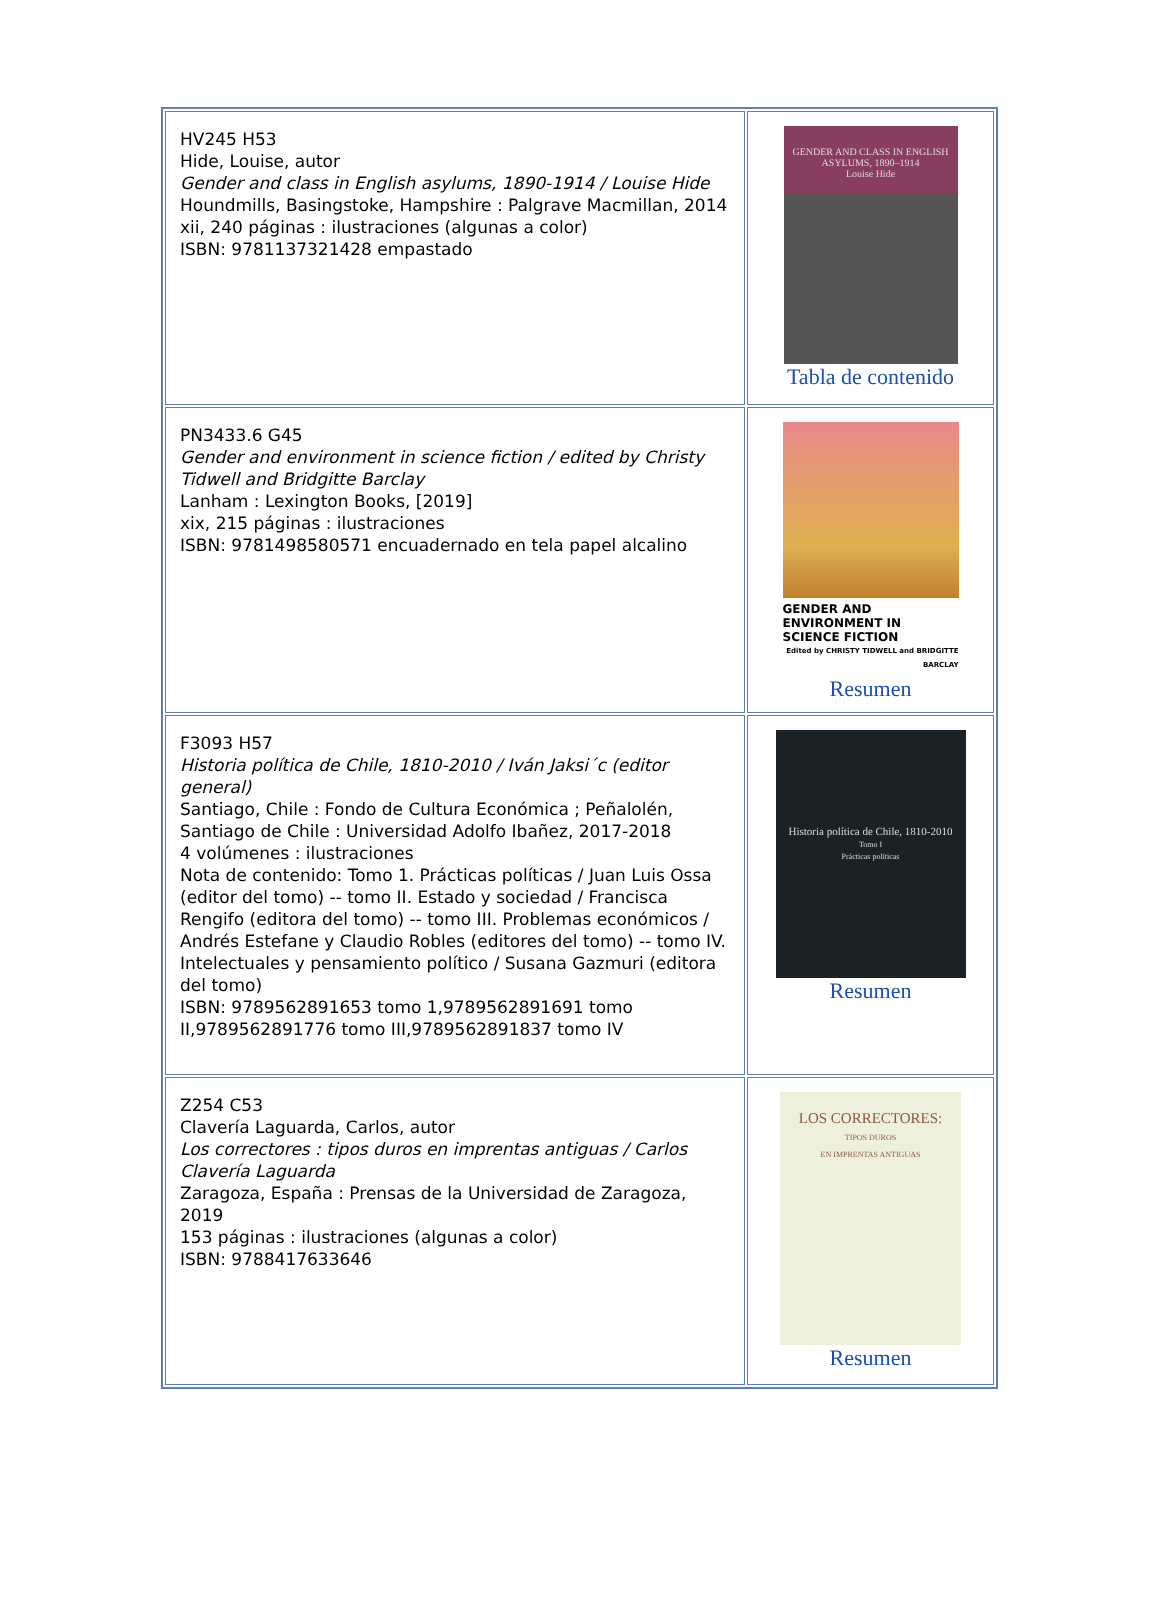| HV245 H53 Hide, Louise, autor Gender and class in English asylums, 1890-1914 / Louise Hide Houndmills, Basingstoke, Hampshire : Palgrave Macmillan, 2014 xii, 240 páginas : ilustraciones (algunas a color) ISBN: 9781137321428 empastado | GENDER AND CLASS IN ENGLISH ASYLUMS, 1890–1914 Louise Hide Tabla de contenido |
| PN3433.6 G45 Gender and environment in science fiction / edited by Christy Tidwell and Bridgitte Barclay Lanham : Lexington Books, [2019] xix, 215 páginas : ilustraciones ISBN: 9781498580571 encuadernado en tela papel alcalino | GENDER AND ENVIRONMENT IN SCIENCE FICTION Edited by CHRISTY TIDWELL and BRIDGITTE BARCLAY Resumen |
| F3093 H57 Historia política de Chile, 1810-2010 / Iván Jaksi´c (editor general) Santiago, Chile : Fondo de Cultura Económica ; Peñalolén, Santiago de Chile : Universidad Adolfo Ibañez, 2017-2018 4 volúmenes : ilustraciones Nota de contenido: Tomo 1. Prácticas políticas / Juan Luis Ossa (editor del tomo) -- tomo II. Estado y sociedad / Francisca Rengifo (editora del tomo) -- tomo III. Problemas económicos / Andrés Estefane y Claudio Robles (editores del tomo) -- tomo IV. Intelectuales y pensamiento político / Susana Gazmuri (editora del tomo) ISBN: 9789562891653 tomo 1,9789562891691 tomo II,9789562891776 tomo III,9789562891837 tomo IV | Historia política de Chile, 1810-2010 Tomo I Prácticas políticas Resumen |
| Z254 C53 Clavería Laguarda, Carlos, autor Los correctores : tipos duros en imprentas antiguas / Carlos Clavería Laguarda Zaragoza, España : Prensas de la Universidad de Zaragoza, 2019 153 páginas : ilustraciones (algunas a color) ISBN: 9788417633646 | LOS CORRECTORES: TIPOS DUROS EN IMPRENTAS ANTIGUAS Resumen |